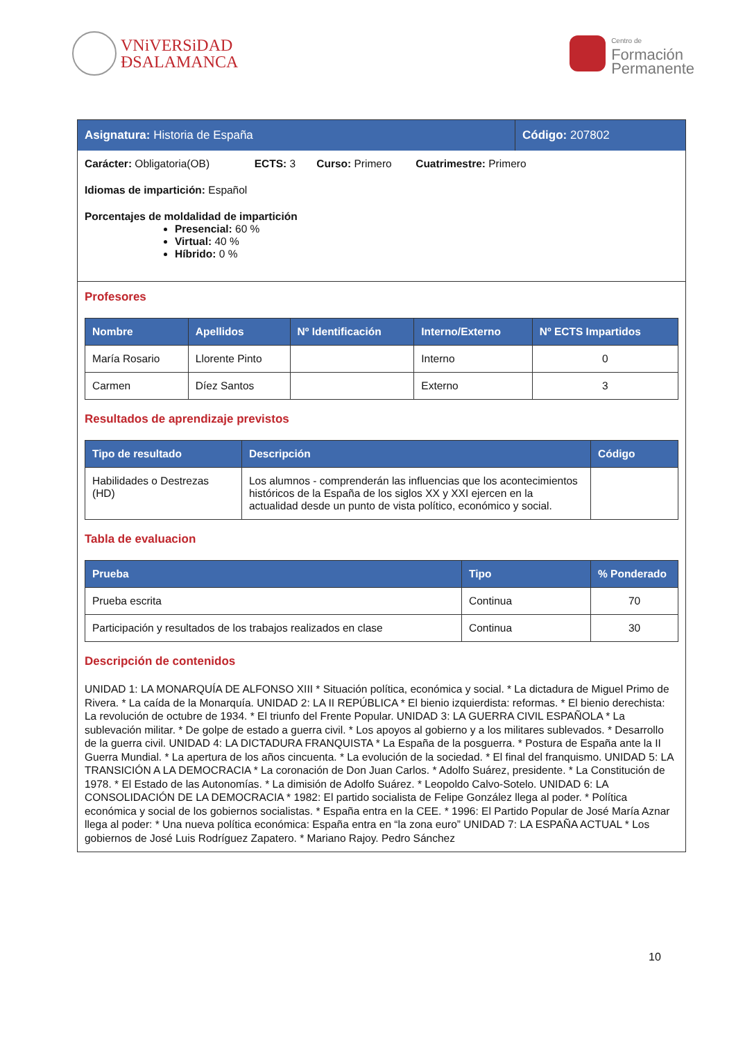VNiVERSiDAD
ÐSALAMANCA
Centro de
Formación
Permanente
Asignatura: Historia de España Código: 207802
Carácter: Obligatoria(OB) ECTS: 3 Curso: Primero Cuatrimestre: Primero
Idiomas de impartición: Español
Porcentajes de moldalidad de impartición
Presencial: 60 %
Virtual: 40 %
Híbrido: 0 %
Profesores
| Nombre | Apellidos | Nº Identificación | Interno/Externo | Nº ECTS Impartidos |
| --- | --- | --- | --- | --- |
| María Rosario | Llorente Pinto | | Interno | 0 |
| Carmen | Díez Santos | | Externo | 3 |
Resultados de aprendizaje previstos
| Tipo de resultado | Descripción | Código |
| --- | --- | --- |
| Habilidades o Destrezas (HD) | Los alumnos - comprenderán las influencias que los acontecimientos históricos de la España de los siglos XX y XXI ejercen en la actualidad desde un punto de vista político, económico y social. | |
Tabla de evaluacion
| Prueba | Tipo | % Ponderado |
| --- | --- | --- |
| Prueba escrita | Continua | 70 |
| Participación y resultados de los trabajos realizados en clase | Continua | 30 |
Descripción de contenidos
UNIDAD 1: LA MONARQUÍA DE ALFONSO XIII * Situación política, económica y social. * La dictadura de Miguel Primo de Rivera. * La caída de la Monarquía. UNIDAD 2: LA II REPÚBLICA * El bienio izquierdista: reformas. * El bienio derechista: La revolución de octubre de 1934. * El triunfo del Frente Popular. UNIDAD 3: LA GUERRA CIVIL ESPAÑOLA * La sublevación militar. * De golpe de estado a guerra civil. * Los apoyos al gobierno y a los militares sublevados. * Desarrollo de la guerra civil. UNIDAD 4: LA DICTADURA FRANQUISTA * La España de la posguerra. * Postura de España ante la II Guerra Mundial. * La apertura de los años cincuenta. * La evolución de la sociedad. * El final del franquismo. UNIDAD 5: LA TRANSICIÓN A LA DEMOCRACIA * La coronación de Don Juan Carlos. * Adolfo Suárez, presidente. * La Constitución de 1978. * El Estado de las Autonomías. * La dimisión de Adolfo Suárez. * Leopoldo Calvo-Sotelo. UNIDAD 6: LA CONSOLIDACIÓN DE LA DEMOCRACIA * 1982: El partido socialista de Felipe González llega al poder. * Política económica y social de los gobiernos socialistas. * España entra en la CEE. * 1996: El Partido Popular de José María Aznar llega al poder: * Una nueva política económica: España entra en “la zona euro” UNIDAD 7: LA ESPAÑA ACTUAL * Los gobiernos de José Luis Rodríguez Zapatero. * Mariano Rajoy. Pedro Sánchez
10